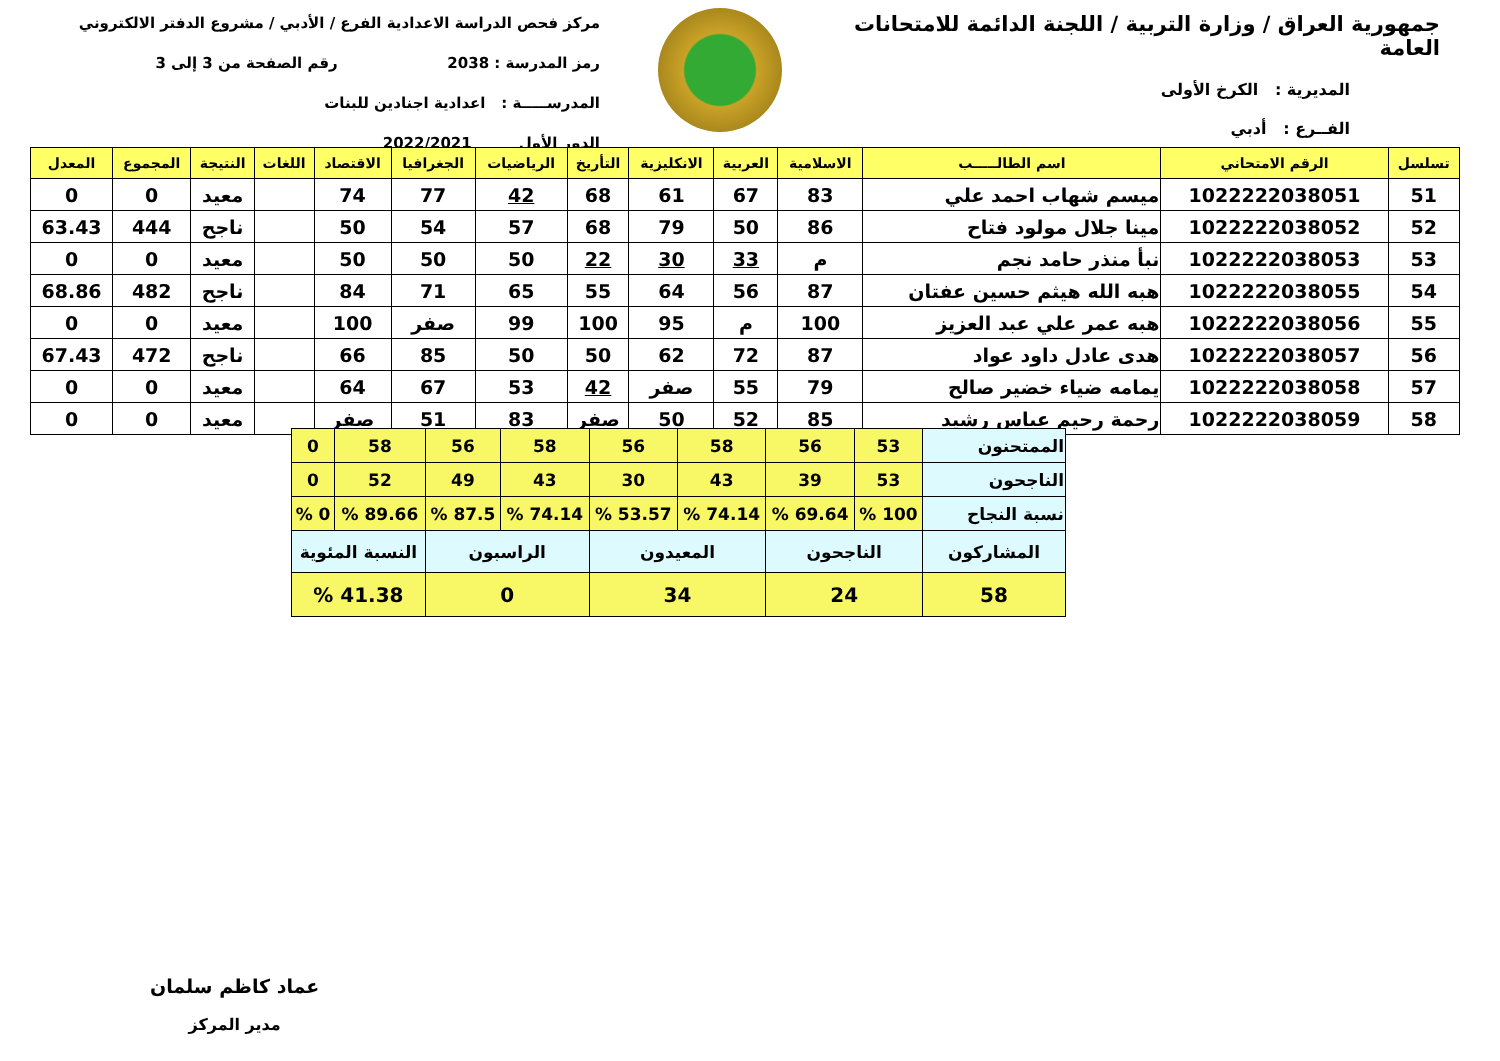جمهورية العراق / وزارة التربية / اللجنة الدائمة للامتحانات العامة
المديرية : الكرخ الأولى
الفــرع : أدبي
مركز فحص الدراسة الاعدادية الفرع / الأدبي / مشروع الدفتر الالكتروني
رمز المدرسة : 2038 رقم الصفحة من 3 إلى 3
المدرســـــة : اعدادية اجنادين للبنات
الدور الأول 2022/2021
| تسلسل | الرقم الامتحاني | اسم الطالـــــب | الاسلامية | العربية | الانكليزية | التأريخ | الرياضيات | الجغرافيا | الاقتصاد | اللغات | النتيجة | المجموع | المعدل |
| --- | --- | --- | --- | --- | --- | --- | --- | --- | --- | --- | --- | --- | --- |
| 51 | 1022222038051 | ميسم شهاب احمد علي | 83 | 67 | 61 | 68 | 42 | 77 | 74 | | معيد | 0 | 0 |
| 52 | 1022222038052 | مينا جلال مولود فتاح | 86 | 50 | 79 | 68 | 57 | 54 | 50 | | ناجح | 444 | 63.43 |
| 53 | 1022222038053 | نبأ منذر حامد نجم | م | 33 | 30 | 22 | 50 | 50 | 50 | | معيد | 0 | 0 |
| 54 | 1022222038055 | هبه الله هيثم حسين عفتان | 87 | 56 | 64 | 55 | 65 | 71 | 84 | | ناجح | 482 | 68.86 |
| 55 | 1022222038056 | هبه عمر علي عبد العزيز | 100 | م | 95 | 100 | 99 | صفر | 100 | | معيد | 0 | 0 |
| 56 | 1022222038057 | هدى عادل داود عواد | 87 | 72 | 62 | 50 | 50 | 85 | 66 | | ناجح | 472 | 67.43 |
| 57 | 1022222038058 | يمامه ضياء خضير صالح | 79 | 55 | صفر | 42 | 53 | 67 | 64 | | معيد | 0 | 0 |
| 58 | 1022222038059 | رحمة رحيم عباس رشيد | 85 | 52 | 50 | صفر | 83 | 51 | صفر | | معيد | 0 | 0 |
| الممتحنون | 53 | 56 | 58 | 56 | 58 | 56 | 58 | 0 |
| الناجحون | 53 | 39 | 43 | 30 | 43 | 49 | 52 | 0 |
| نسبة النجاح | 100 % | 69.64 % | 74.14 % | 53.57 % | 74.14 % | 87.5 % | 89.66 % | 0 % |
| المشاركون | الناجحون | | المعيدون | | الراسبون | | النسبة المئوية | |
| 58 | 24 | | 34 | | 0 | | 41.38 % | |
عماد كاظم سلمان
مدير المركز